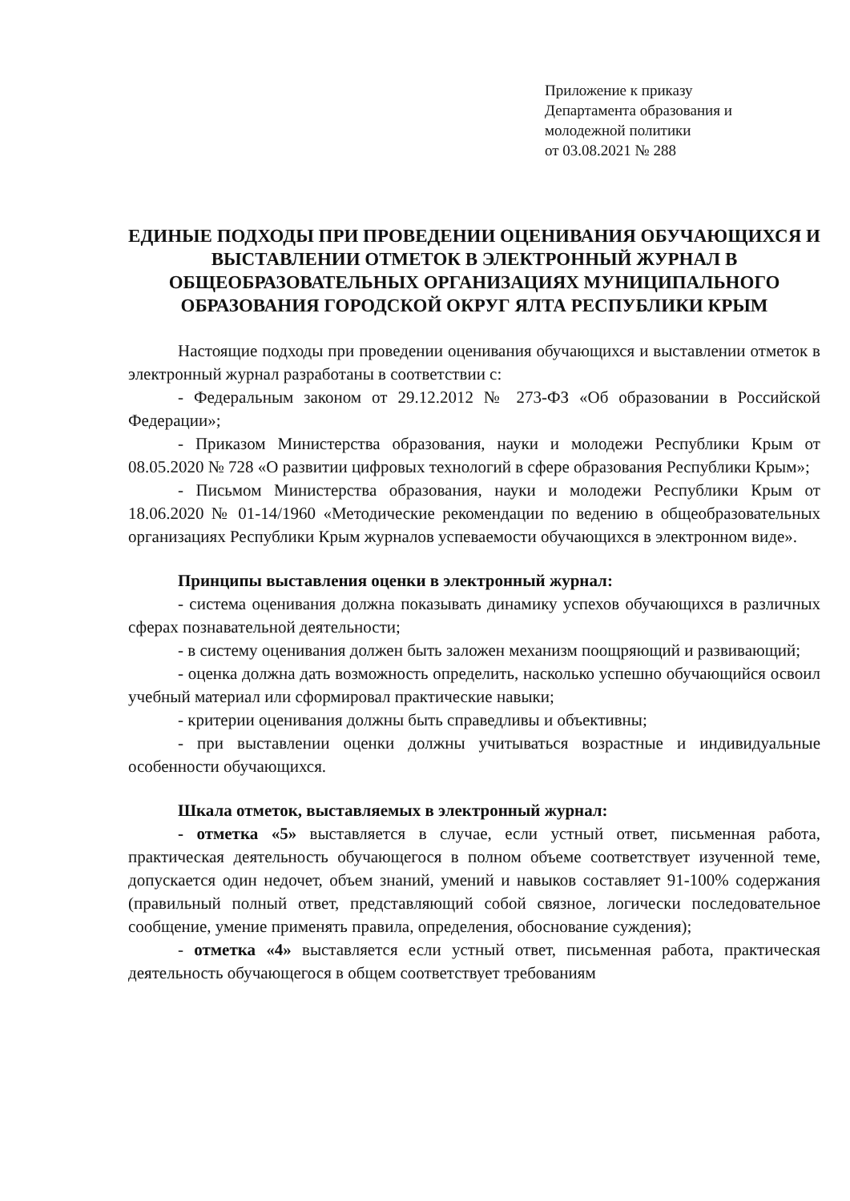Приложение к приказу
Департамента образования и
молодежной политики
от 03.08.2021 № 288
ЕДИНЫЕ ПОДХОДЫ ПРИ ПРОВЕДЕНИИ ОЦЕНИВАНИЯ ОБУЧАЮЩИХСЯ И ВЫСТАВЛЕНИИ ОТМЕТОК В ЭЛЕКТРОННЫЙ ЖУРНАЛ В ОБЩЕОБРАЗОВАТЕЛЬНЫХ ОРГАНИЗАЦИЯХ МУНИЦИПАЛЬНОГО ОБРАЗОВАНИЯ ГОРОДСКОЙ ОКРУГ ЯЛТА РЕСПУБЛИКИ КРЫМ
Настоящие подходы при проведении оценивания обучающихся и выставлении отметок в электронный журнал разработаны в соответствии с:
- Федеральным законом от 29.12.2012 № 273-ФЗ «Об образовании в Российской Федерации»;
- Приказом Министерства образования, науки и молодежи Республики Крым от 08.05.2020 № 728 «О развитии цифровых технологий в сфере образования Республики Крым»;
- Письмом Министерства образования, науки и молодежи Республики Крым от 18.06.2020 № 01-14/1960 «Методические рекомендации по ведению в общеобразовательных организациях Республики Крым журналов успеваемости обучающихся в электронном виде».
Принципы выставления оценки в электронный журнал:
- система оценивания должна показывать динамику успехов обучающихся в различных сферах познавательной деятельности;
- в систему оценивания должен быть заложен механизм поощряющий и развивающий;
- оценка должна дать возможность определить, насколько успешно обучающийся освоил учебный материал или сформировал практические навыки;
- критерии оценивания должны быть справедливы и объективны;
- при выставлении оценки должны учитываться возрастные и индивидуальные особенности обучающихся.
Шкала отметок, выставляемых в электронный журнал:
- отметка «5» выставляется в случае, если устный ответ, письменная работа, практическая деятельность обучающегося в полном объеме соответствует изученной теме, допускается один недочет, объем знаний, умений и навыков составляет 91-100% содержания (правильный полный ответ, представляющий собой связное, логически последовательное сообщение, умение применять правила, определения, обоснование суждения);
- отметка «4» выставляется если устный ответ, письменная работа, практическая деятельность обучающегося в общем соответствует требованиям